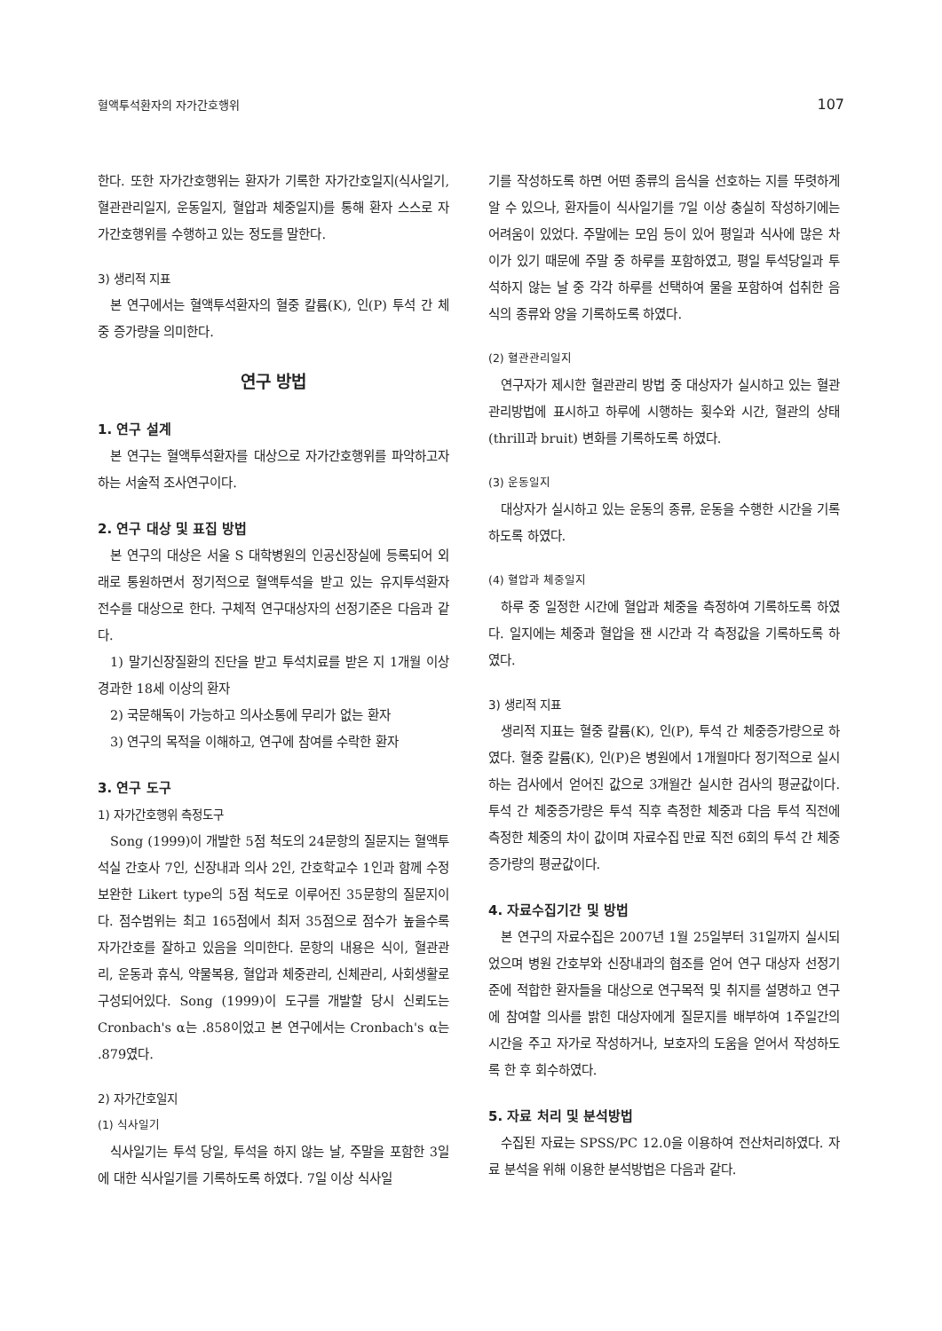혈액투석환자의 자가간호행위 107
한다. 또한 자가간호행위는 환자가 기록한 자가간호일지(식사일기, 혈관관리일지, 운동일지, 혈압과 체중일지)를 통해 환자 스스로 자가간호행위를 수행하고 있는 정도를 말한다.
3) 생리적 지표
본 연구에서는 혈액투석환자의 혈중 칼륨(K), 인(P) 투석 간 체중 증가량을 의미한다.
연구 방법
1. 연구 설계
본 연구는 혈액투석환자를 대상으로 자가간호행위를 파악하고자 하는 서술적 조사연구이다.
2. 연구 대상 및 표집 방법
본 연구의 대상은 서울 S 대학병원의 인공신장실에 등록되어 외래로 통원하면서 정기적으로 혈액투석을 받고 있는 유지투석환자 전수를 대상으로 한다. 구체적 연구대상자의 선정기준은 다음과 같다.
1) 말기신장질환의 진단을 받고 투석치료를 받은 지 1개월 이상 경과한 18세 이상의 환자
2) 국문해독이 가능하고 의사소통에 무리가 없는 환자
3) 연구의 목적을 이해하고, 연구에 참여를 수락한 환자
3. 연구 도구
1) 자가간호행위 측정도구
Song (1999)이 개발한 5점 척도의 24문항의 질문지는 혈액투석실 간호사 7인, 신장내과 의사 2인, 간호학교수 1인과 함께 수정 보완한 Likert type의 5점 척도로 이루어진 35문항의 질문지이다. 점수범위는 최고 165점에서 최저 35점으로 점수가 높을수록 자가간호를 잘하고 있음을 의미한다. 문항의 내용은 식이, 혈관관리, 운동과 휴식, 약물복용, 혈압과 체중관리, 신체관리, 사회생활로 구성되어있다. Song (1999)이 도구를 개발할 당시 신뢰도는 Cronbach's α는 .858이었고 본 연구에서는 Cronbach's α는 .879였다.
2) 자가간호일지
(1) 식사일기
식사일기는 투석 당일, 투석을 하지 않는 날, 주말을 포함한 3일에 대한 식사일기를 기록하도록 하였다. 7일 이상 식사일
기를 작성하도록 하면 어떤 종류의 음식을 선호하는 지를 뚜렷하게 알 수 있으나, 환자들이 식사일기를 7일 이상 충실히 작성하기에는 어려움이 있었다. 주말에는 모임 등이 있어 평일과 식사에 많은 차이가 있기 때문에 주말 중 하루를 포함하였고, 평일 투석당일과 투석하지 않는 날 중 각각 하루를 선택하여 물을 포함하여 섭취한 음식의 종류와 양을 기록하도록 하였다.
(2) 혈관관리일지
연구자가 제시한 혈관관리 방법 중 대상자가 실시하고 있는 혈관관리방법에 표시하고 하루에 시행하는 횟수와 시간, 혈관의 상태(thrill과 bruit) 변화를 기록하도록 하였다.
(3) 운동일지
대상자가 실시하고 있는 운동의 종류, 운동을 수행한 시간을 기록하도록 하였다.
(4) 혈압과 체중일지
하루 중 일정한 시간에 혈압과 체중을 측정하여 기록하도록 하였다. 일지에는 체중과 혈압을 잰 시간과 각 측정값을 기록하도록 하였다.
3) 생리적 지표
생리적 지표는 혈중 칼륨(K), 인(P), 투석 간 체중증가량으로 하였다. 혈중 칼륨(K), 인(P)은 병원에서 1개월마다 정기적으로 실시하는 검사에서 얻어진 값으로 3개월간 실시한 검사의 평균값이다. 투석 간 체중증가량은 투석 직후 측정한 체중과 다음 투석 직전에 측정한 체중의 차이 값이며 자료수집 만료 직전 6회의 투석 간 체중증가량의 평균값이다.
4. 자료수집기간 및 방법
본 연구의 자료수집은 2007년 1월 25일부터 31일까지 실시되었으며 병원 간호부와 신장내과의 협조를 얻어 연구 대상자 선정기준에 적합한 환자들을 대상으로 연구목적 및 취지를 설명하고 연구에 참여할 의사를 밝힌 대상자에게 질문지를 배부하여 1주일간의 시간을 주고 자가로 작성하거나, 보호자의 도움을 얻어서 작성하도록 한 후 회수하였다.
5. 자료 처리 및 분석방법
수집된 자료는 SPSS/PC 12.0을 이용하여 전산처리하였다. 자료 분석을 위해 이용한 분석방법은 다음과 같다.